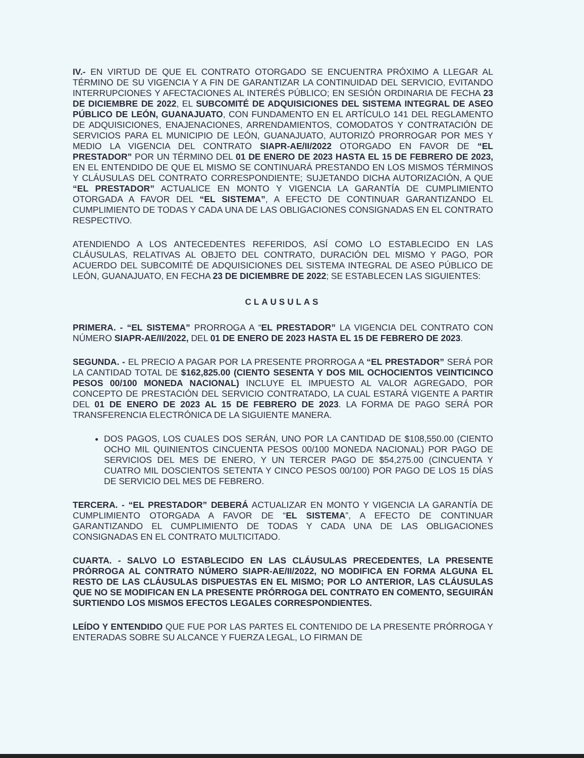IV.- EN VIRTUD DE QUE EL CONTRATO OTORGADO SE ENCUENTRA PRÓXIMO A LLEGAR AL TÉRMINO DE SU VIGENCIA Y A FIN DE GARANTIZAR LA CONTINUIDAD DEL SERVICIO, EVITANDO INTERRUPCIONES Y AFECTACIONES AL INTERÉS PÚBLICO; EN SESIÓN ORDINARIA DE FECHA 23 DE DICIEMBRE DE 2022, EL SUBCOMITÉ DE ADQUISICIONES DEL SISTEMA INTEGRAL DE ASEO PÚBLICO DE LEÓN, GUANAJUATO, CON FUNDAMENTO EN EL ARTÍCULO 141 DEL REGLAMENTO DE ADQUISICIONES, ENAJENACIONES, ARRENDAMIENTOS, COMODATOS Y CONTRATACIÓN DE SERVICIOS PARA EL MUNICIPIO DE LEÓN, GUANAJUATO, AUTORIZÓ PRORROGAR POR MES Y MEDIO LA VIGENCIA DEL CONTRATO SIAPR-AE/II/2022 OTORGADO EN FAVOR DE “EL PRESTADOR” POR UN TÉRMINO DEL 01 DE ENERO DE 2023 HASTA EL 15 DE FEBRERO DE 2023, EN EL ENTENDIDO DE QUE EL MISMO SE CONTINUARÁ PRESTANDO EN LOS MISMOS TÉRMINOS Y CLÁUSULAS DEL CONTRATO CORRESPONDIENTE; SUJETANDO DICHA AUTORIZACIÓN, A QUE “EL PRESTADOR” ACTUALICE EN MONTO Y VIGENCIA LA GARANTÍA DE CUMPLIMIENTO OTORGADA A FAVOR DEL “EL SISTEMA”, A EFECTO DE CONTINUAR GARANTIZANDO EL CUMPLIMIENTO DE TODAS Y CADA UNA DE LAS OBLIGACIONES CONSIGNADAS EN EL CONTRATO RESPECTIVO.
ATENDIENDO A LOS ANTECEDENTES REFERIDOS, ASÍ COMO LO ESTABLECIDO EN LAS CLÁUSULAS, RELATIVAS AL OBJETO DEL CONTRATO, DURACIÓN DEL MISMO Y PAGO, POR ACUERDO DEL SUBCOMITÉ DE ADQUISICIONES DEL SISTEMA INTEGRAL DE ASEO PÚBLICO DE LEÓN, GUANAJUATO, EN FECHA 23 DE DICIEMBRE DE 2022; SE ESTABLECEN LAS SIGUIENTES:
CLAUSULAS
PRIMERA. - “EL SISTEMA” PRORROGA A “EL PRESTADOR” LA VIGENCIA DEL CONTRATO CON NÚMERO SIAPR-AE/II/2022, DEL 01 DE ENERO DE 2023 HASTA EL 15 DE FEBRERO DE 2023.
SEGUNDA. - EL PRECIO A PAGAR POR LA PRESENTE PRORROGA A “EL PRESTADOR” SERÁ POR LA CANTIDAD TOTAL DE $162,825.00 (CIENTO SESENTA Y DOS MIL OCHOCIENTOS VEINTICINCO PESOS 00/100 MONEDA NACIONAL) INCLUYE EL IMPUESTO AL VALOR AGREGADO, POR CONCEPTO DE PRESTACIÓN DEL SERVICIO CONTRATADO, LA CUAL ESTARÁ VIGENTE A PARTIR DEL 01 DE ENERO DE 2023 AL 15 DE FEBRERO DE 2023. LA FORMA DE PAGO SERÁ POR TRANSFERENCIA ELECTRÓNICA DE LA SIGUIENTE MANERA.
DOS PAGOS, LOS CUALES DOS SERÁN, UNO POR LA CANTIDAD DE $108,550.00 (CIENTO OCHO MIL QUINIENTOS CINCUENTA PESOS 00/100 MONEDA NACIONAL) POR PAGO DE SERVICIOS DEL MES DE ENERO, Y UN TERCER PAGO DE $54,275.00 (CINCUENTA Y CUATRO MIL DOSCIENTOS SETENTA Y CINCO PESOS 00/100) POR PAGO DE LOS 15 DÍAS DE SERVICIO DEL MES DE FEBRERO.
TERCERA. - “EL PRESTADOR” DEBERÁ ACTUALIZAR EN MONTO Y VIGENCIA LA GARANTÍA DE CUMPLIMIENTO OTORGADA A FAVOR DE “EL SISTEMA”, A EFECTO DE CONTINUAR GARANTIZANDO EL CUMPLIMIENTO DE TODAS Y CADA UNA DE LAS OBLIGACIONES CONSIGNADAS EN EL CONTRATO MULTICITADO.
CUARTA. - SALVO LO ESTABLECIDO EN LAS CLÁUSULAS PRECEDENTES, LA PRESENTE PRÓRROGA AL CONTRATO NÚMERO SIAPR-AE/II/2022, NO MODIFICA EN FORMA ALGUNA EL RESTO DE LAS CLÁUSULAS DISPUESTAS EN EL MISMO; POR LO ANTERIOR, LAS CLÁUSULAS QUE NO SE MODIFICAN EN LA PRESENTE PRÓRROGA DEL CONTRATO EN COMENTO, SEGUIRÁN SURTIENDO LOS MISMOS EFECTOS LEGALES CORRESPONDIENTES.
LEÍDO Y ENTENDIDO QUE FUE POR LAS PARTES EL CONTENIDO DE LA PRESENTE PRÓRROGA Y ENTERADAS SOBRE SU ALCANCE Y FUERZA LEGAL, LO FIRMAN DE